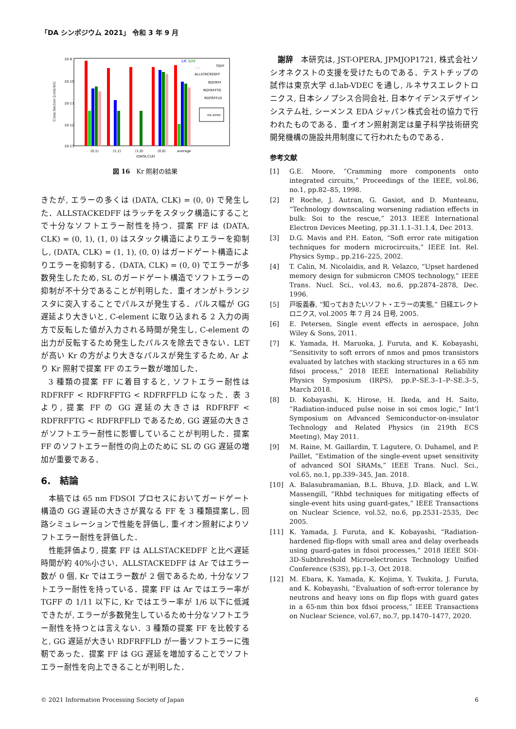「DA シンポジウム 2021」 令和 3 年 9 月
10-9
10-10
10-11
10-12
10-13
Cross-Section [cm2/bit]
1/6
3/20
1/9
TGFF
ALLSTACKEDFF
RDFRFF
RDFRFFTG
RDFRFFLD
no error
(0,1)
(1,1)
(1,0)
(0,0)
average
(DATA,CLK)
図 16　Kr 照射の結果
きたが, エラーの多くは (DATA, CLK) = (0, 0) で発生した．ALLSTACKEDFF はラッチをスタック構造にすることで十分なソフトエラー耐性を持つ．提案 FF は (DATA, CLK) = (0, 1), (1, 0) はスタック構造によりエラーを抑制し, (DATA, CLK) = (1, 1), (0, 0) はガードゲート構造によりエラーを抑制する．(DATA, CLK) = (0, 0) でエラーが多数発生したため, SL のガードゲート構造でソフトエラーの抑制が不十分であることが判明した．重イオンがトランジスタに突入することでパルスが発生する．パルス幅が GG 遅延より大きいと, C-element に取り込まれる 2 入力の両方で反転した値が入力される時間が発生し, C-element の出力が反転するため発生したパルスを除去できない．LET が高い Kr の方がより大きなパルスが発生するため, Ar より Kr 照射で提案 FF のエラー数が増加した．
3 種類の提案 FF に着目すると, ソフトエラー耐性は RDFRFF < RDFRFFTG < RDFRFFLD になった．表 3 より, 提案 FF の GG 遅延の大きさは RDFRFF < RDFRFFTG < RDFRFFLD であるため, GG 遅延の大きさがソフトエラー耐性に影響していることが判明した．提案 FF のソフトエラー耐性の向上のために SL の GG 遅延の増加が重要である．
6.　結論
本稿では 65 nm FDSOI プロセスにおいてガードゲート構造の GG 遅延の大きさが異なる FF を 3 種類提案し, 回路シミュレーションで性能を評価し, 重イオン照射によりソフトエラー耐性を評価した．
性能評価より, 提案 FF は ALLSTACKEDFF と比べ遅延時間が約 40%小さい．ALLSTACKEDFF は Ar ではエラー数が 0 個, Kr ではエラー数が 2 個であるため, 十分なソフトエラー耐性を持っている．提案 FF は Ar ではエラー率が TGFF の 1/11 以下に, Kr ではエラー率が 1/6 以下に低減できたが, エラーが多数発生しているため十分なソフトエラー耐性を持つとは言えない．3 種類の提案 FF を比較すると, GG 遅延が大きい RDFRFFLD が一番ソフトエラーに強靭であった．提案 FF は GG 遅延を増加することでソフトエラー耐性を向上できることが判明した．
謝辞　本研究は, JST-OPERA, JPMJOP1721, 株式会社ソシオネクストの支援を受けたものである．テストチップの試作は東京大学 d.lab-VDEC を通し, ルネサスエレクトロニクス, 日本シノプシス合同会社, 日本ケイデンスデザインシステム社, シーメンス EDA ジャパン株式会社の協力で行われたものである．重イオン照射測定は量子科学技術研究開発機構の施設共用制度にて行われたものである．
参考文献
[1] G.E. Moore, “Cramming more components onto integrated circuits,” Proceedings of the IEEE, vol.86, no.1, pp.82–85, 1998.
[2] P. Roche, J. Autran, G. Gasiot, and D. Munteanu, “Technology downscaling worsening radiation effects in bulk: Soi to the rescue,” 2013 IEEE International Electron Devices Meeting, pp.31.1.1–31.1.4, Dec 2013.
[3] D.G. Mavis and P.H. Eaton, “Soft error rate mitigation techniques for modern microcircuits,” IEEE Int. Rel. Physics Symp., pp.216–225, 2002.
[4] T. Calin, M. Nicolaidis, and R. Velazco, “Upset hardened memory design for submicron CMOS technology,” IEEE Trans. Nucl. Sci., vol.43, no.6, pp.2874–2878, Dec. 1996.
[5] 戸坂義春, “知っておきたいソフト・エラーの実態,” 日経エレクトロニクス, vol.2005 年 7 月 24 日号, 2005.
[6] E. Petersen, Single event effects in aerospace, John Wiley & Sons, 2011.
[7] K. Yamada, H. Maruoka, J. Furuta, and K. Kobayashi, “Sensitivity to soft errors of nmos and pmos transistors evaluated by latches with stacking structures in a 65 nm fdsoi process,” 2018 IEEE International Reliability Physics Symposium (IRPS), pp.P–SE.3–1–P–SE.3–5, March 2018.
[8] D. Kobayashi, K. Hirose, H. Ikeda, and H. Saito, “Radiation-induced pulse noise in soi cmos logic,” Int’l Symposium on Advanced Semiconductor-on-insulator Technology and Related Physics (in 219th ECS Meeting), May 2011.
[9] M. Raine, M. Gaillardin, T. Lagutere, O. Duhamel, and P. Paillet, “Estimation of the single-event upset sensitivity of advanced SOI SRAMs,” IEEE Trans. Nucl. Sci., vol.65, no.1, pp.339–345, Jan. 2018.
[10] A. Balasubramanian, B.L. Bhuva, J.D. Black, and L.W. Massengill, “Rhbd techniques for mitigating effects of single-event hits using guard-gates,” IEEE Transactions on Nuclear Science, vol.52, no.6, pp.2531–2535, Dec 2005.
[11] K. Yamada, J. Furuta, and K. Kobayashi, “Radiation-hardened flip-flops with small area and delay overheads using guard-gates in fdsoi processes,” 2018 IEEE SOI-3D-Subthreshold Microelectronics Technology Unified Conference (S3S), pp.1–3, Oct 2018.
[12] M. Ebara, K. Yamada, K. Kojima, Y. Tsukita, J. Furuta, and K. Kobayashi, “Evaluation of soft-error tolerance by neutrons and heavy ions on flip flops with guard gates in a 65-nm thin box fdsoi process,” IEEE Transactions on Nuclear Science, vol.67, no.7, pp.1470–1477, 2020.
© 2021 Information Processing Society of Japan 6